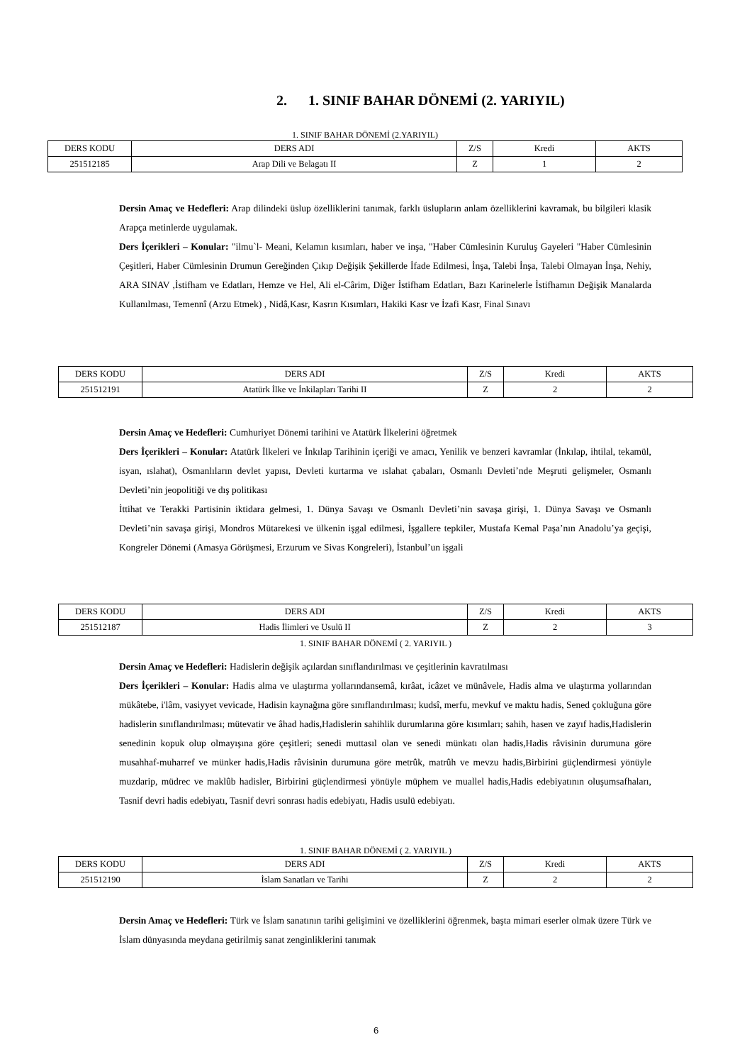2. 1. SINIF BAHAR DÖNEMİ (2. YARIYIL)
1. SINIF BAHAR DÖNEMİ (2.YARIYIL)
| DERS KODU | DERS ADI | Z/S | Kredi | AKTS |
| 251512185 | Arap Dili ve Belagatı II | Z | 1 | 2 |
Dersin Amaç ve Hedefleri: Arap dilindeki üslup özelliklerini tanımak, farklı üslupların anlam özelliklerini kavramak, bu bilgileri klasik Arapça metinlerde uygulamak.
Ders İçerikleri – Konular: "ilmu`l- Meani, Kelamın kısımları, haber ve inşa, "Haber Cümlesinin Kuruluş Gayeleri "Haber Cümlesinin Çeşitleri, Haber Cümlesinin Drumun Gereğinden Çıkıp Değişik Şekillerde İfade Edilmesi, İnşa, Talebi İnşa, Talebi Olmayan İnşa, Nehiy, ARA SINAV ,İstifham ve Edatları, Hemze ve Hel, Ali el-Cârim, Diğer İstifham Edatları, Bazı Karinelerle İstifhamın Değişik Manalarda Kullanılması, Temennî (Arzu Etmek) , Nidâ,Kasr, Kasrın Kısımları, Hakiki Kasr ve İzafi Kasr, Final Sınavı
| DERS KODU | DERS ADI | Z/S | Kredi | AKTS |
| 251512191 | Atatürk İlke ve İnkilapları Tarihi II | Z | 2 | 2 |
Dersin Amaç ve Hedefleri: Cumhuriyet Dönemi tarihini ve Atatürk İlkelerini öğretmek
Ders İçerikleri – Konular: Atatürk İlkeleri ve İnkılap Tarihinin içeriği ve amacı, Yenilik ve benzeri kavramlar (İnkılap, ihtilal, tekamül, isyan, ıslahat), Osmanlıların devlet yapısı, Devleti kurtarma ve ıslahat çabaları, Osmanlı Devleti’nde Meşruti gelişmeler, Osmanlı Devleti’nin jeopolitiği ve dış politikası
İttihat ve Terakki Partisinin iktidara gelmesi, 1. Dünya Savaşı ve Osmanlı Devleti’nin savaşa girişi, 1. Dünya Savaşı ve Osmanlı Devleti’nin savaşa girişi, Mondros Mütarekesi ve ülkenin işgal edilmesi, İşgallere tepkiler, Mustafa Kemal Paşa’nın Anadolu’ya geçişi, Kongreler Dönemi (Amasya Görüşmesi, Erzurum ve Sivas Kongreleri), İstanbul’un işgali
| DERS KODU | DERS ADI | Z/S | Kredi | AKTS |
| 251512187 | Hadis İlimleri ve Usulü II | Z | 2 | 3 |
1. SINIF BAHAR DÖNEMİ ( 2. YARIYIL )
Dersin Amaç ve Hedefleri: Hadislerin değişik açılardan sınıflandırılması ve çeşitlerinin kavratılması
Ders İçerikleri – Konular: Hadis alma ve ulaştırma yollarındansemâ, kırâat, icâzet ve münâvele, Hadis alma ve ulaştırma yollarından mükâtebe, i'lâm, vasiyyet vevicade, Hadisin kaynağına göre sınıflandırılması; kudsî, merfu, mevkuf ve maktu hadis, Sened çokluğuna göre hadislerin sınıflandırılması; mütevatir ve âhad hadis,Hadislerin sahihlik durumlarına göre kısımları; sahih, hasen ve zayıf hadis,Hadislerin senedinin kopuk olup olmayışına göre çeşitleri; senedi muttasıl olan ve senedi münkatı olan hadis,Hadis râvisinin durumuna göre musahhaf-muharref ve münker hadis,Hadis râvisinin durumuna göre metrûk, matrûh ve mevzu hadis,Birbirini güçlendirmesi yönüyle muzdarip, müdrec ve maklûb hadisler, Birbirini güçlendirmesi yönüyle müphem ve muallel hadis,Hadis edebiyatının oluşumsafhaları, Tasnif devri hadis edebiyatı, Tasnif devri sonrası hadis edebiyatı, Hadis usulü edebiyatı.
1. SINIF BAHAR DÖNEMİ ( 2. YARIYIL )
| DERS KODU | DERS ADI | Z/S | Kredi | AKTS |
| 251512190 | İslam Sanatları ve Tarihi | Z | 2 | 2 |
Dersin Amaç ve Hedefleri: Türk ve İslam sanatının tarihi gelişimini ve özelliklerini öğrenmek, başta mimari eserler olmak üzere Türk ve İslam dünyasında meydana getirilmiş sanat zenginliklerini tanımak
6